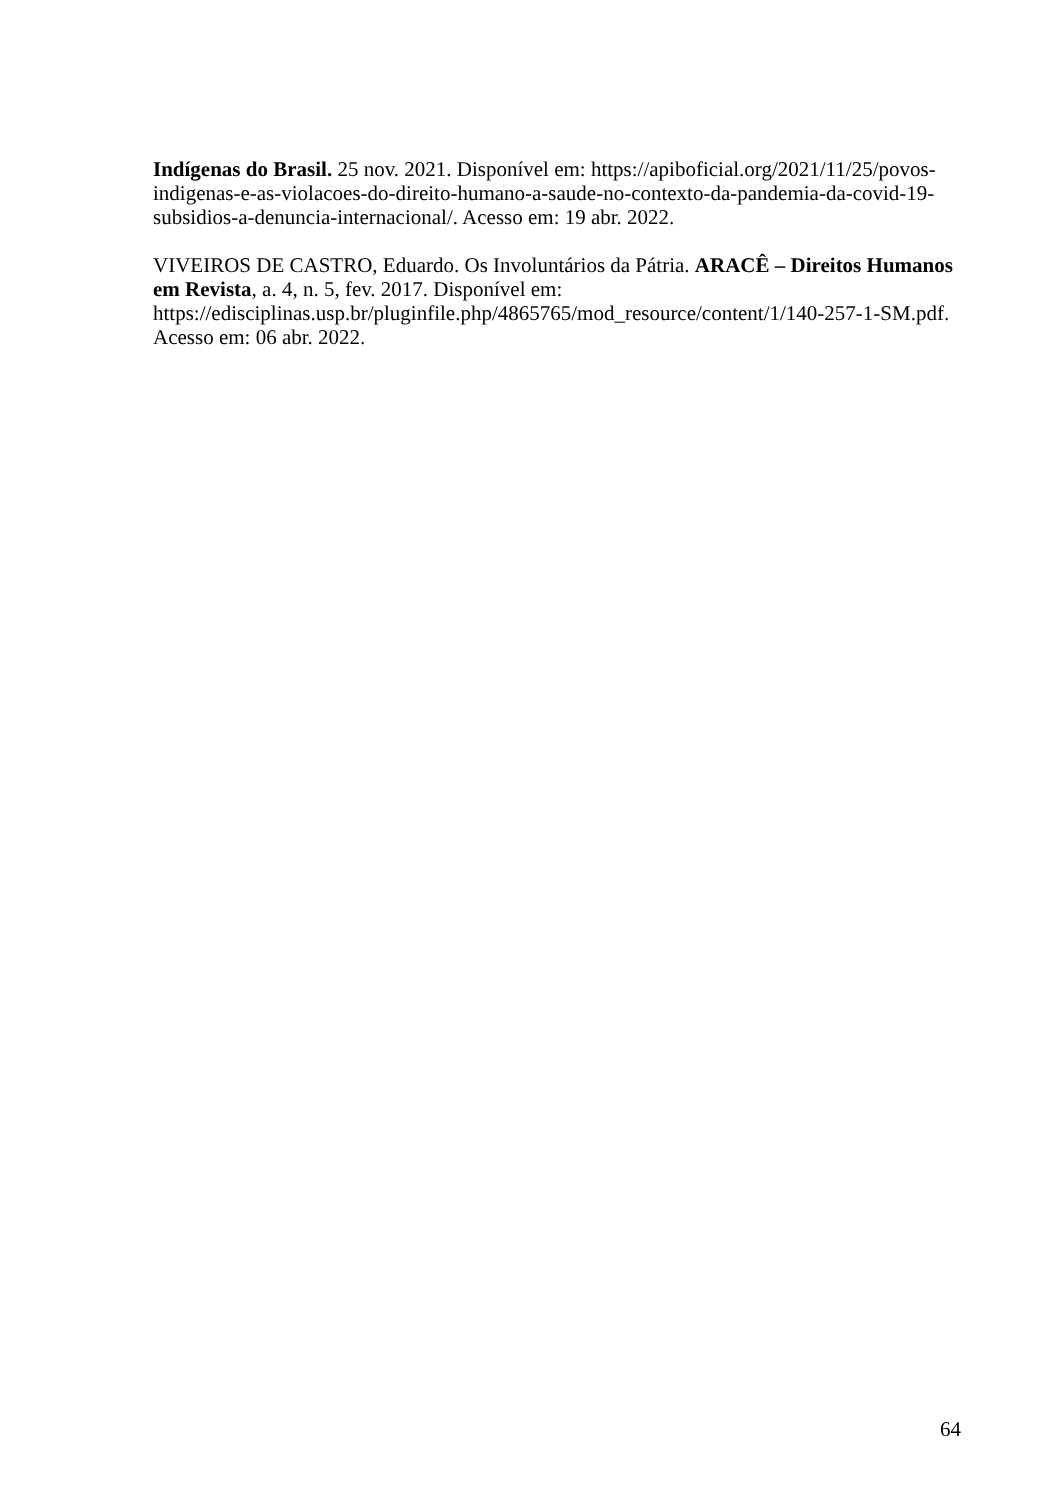Indígenas do Brasil. 25 nov. 2021. Disponível em: https://apiboficial.org/2021/11/25/povos-indigenas-e-as-violacoes-do-direito-humano-a-saude-no-contexto-da-pandemia-da-covid-19-subsidios-a-denuncia-internacional/. Acesso em: 19 abr. 2022.
VIVEIROS DE CASTRO, Eduardo. Os Involuntários da Pátria. ARACÊ – Direitos Humanos em Revista, a. 4, n. 5, fev. 2017. Disponível em:
https://edisciplinas.usp.br/pluginfile.php/4865765/mod_resource/content/1/140-257-1-SM.pdf. Acesso em: 06 abr. 2022.
64